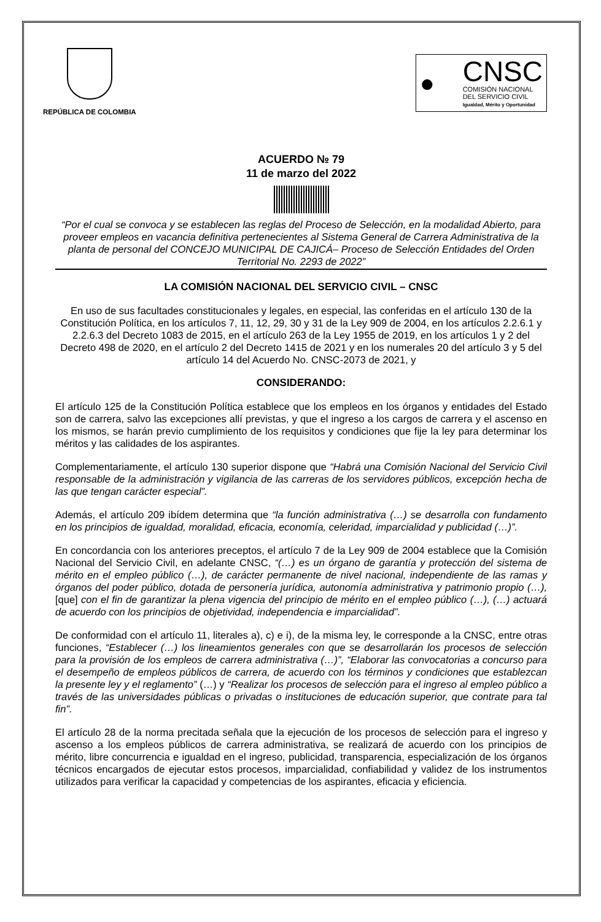REPÚBLICA DE COLOMBIA
●
CNSC
COMISIÓN NACIONAL
DEL SERVICIO CIVIL
Igualdad, Mérito y Oportunidad
ACUERDO № 79
11 de marzo del 2022
“Por el cual se convoca y se establecen las reglas del Proceso de Selección, en la modalidad Abierto, para proveer empleos en vacancia definitiva pertenecientes al Sistema General de Carrera Administrativa de la planta de personal del CONCEJO MUNICIPAL DE CAJICÁ– Proceso de Selección Entidades del Orden Territorial No. 2293 de 2022”
LA COMISIÓN NACIONAL DEL SERVICIO CIVIL – CNSC
En uso de sus facultades constitucionales y legales, en especial, las conferidas en el artículo 130 de la Constitución Política, en los artículos 7, 11, 12, 29, 30 y 31 de la Ley 909 de 2004, en los artículos 2.2.6.1 y 2.2.6.3 del Decreto 1083 de 2015, en el artículo 263 de la Ley 1955 de 2019, en los artículos 1 y 2 del Decreto 498 de 2020, en el artículo 2 del Decreto 1415 de 2021 y en los numerales 20 del artículo 3 y 5 del artículo 14 del Acuerdo No. CNSC-2073 de 2021, y
CONSIDERANDO:
El artículo 125 de la Constitución Política establece que los empleos en los órganos y entidades del Estado son de carrera, salvo las excepciones allí previstas, y que el ingreso a los cargos de carrera y el ascenso en los mismos, se harán previo cumplimiento de los requisitos y condiciones que fije la ley para determinar los méritos y las calidades de los aspirantes.
Complementariamente, el artículo 130 superior dispone que “Habrá una Comisión Nacional del Servicio Civil responsable de la administración y vigilancia de las carreras de los servidores públicos, excepción hecha de las que tengan carácter especial”.
Además, el artículo 209 ibídem determina que “la función administrativa (…) se desarrolla con fundamento en los principios de igualdad, moralidad, eficacia, economía, celeridad, imparcialidad y publicidad (…)”.
En concordancia con los anteriores preceptos, el artículo 7 de la Ley 909 de 2004 establece que la Comisión Nacional del Servicio Civil, en adelante CNSC, “(…) es un órgano de garantía y protección del sistema de mérito en el empleo público (…), de carácter permanente de nivel nacional, independiente de las ramas y órganos del poder público, dotada de personería jurídica, autonomía administrativa y patrimonio propio (…), [que] con el fin de garantizar la plena vigencia del principio de mérito en el empleo público (…), (…) actuará de acuerdo con los principios de objetividad, independencia e imparcialidad”.
De conformidad con el artículo 11, literales a), c) e i), de la misma ley, le corresponde a la CNSC, entre otras funciones, “Establecer (…) los lineamientos generales con que se desarrollarán los procesos de selección para la provisión de los empleos de carrera administrativa (…)”, “Elaborar las convocatorias a concurso para el desempeño de empleos públicos de carrera, de acuerdo con los términos y condiciones que establezcan la presente ley y el reglamento” (…) y “Realizar los procesos de selección para el ingreso al empleo público a través de las universidades públicas o privadas o instituciones de educación superior, que contrate para tal fin”.
El artículo 28 de la norma precitada señala que la ejecución de los procesos de selección para el ingreso y ascenso a los empleos públicos de carrera administrativa, se realizará de acuerdo con los principios de mérito, libre concurrencia e igualdad en el ingreso, publicidad, transparencia, especialización de los órganos técnicos encargados de ejecutar estos procesos, imparcialidad, confiabilidad y validez de los instrumentos utilizados para verificar la capacidad y competencias de los aspirantes, eficacia y eficiencia.